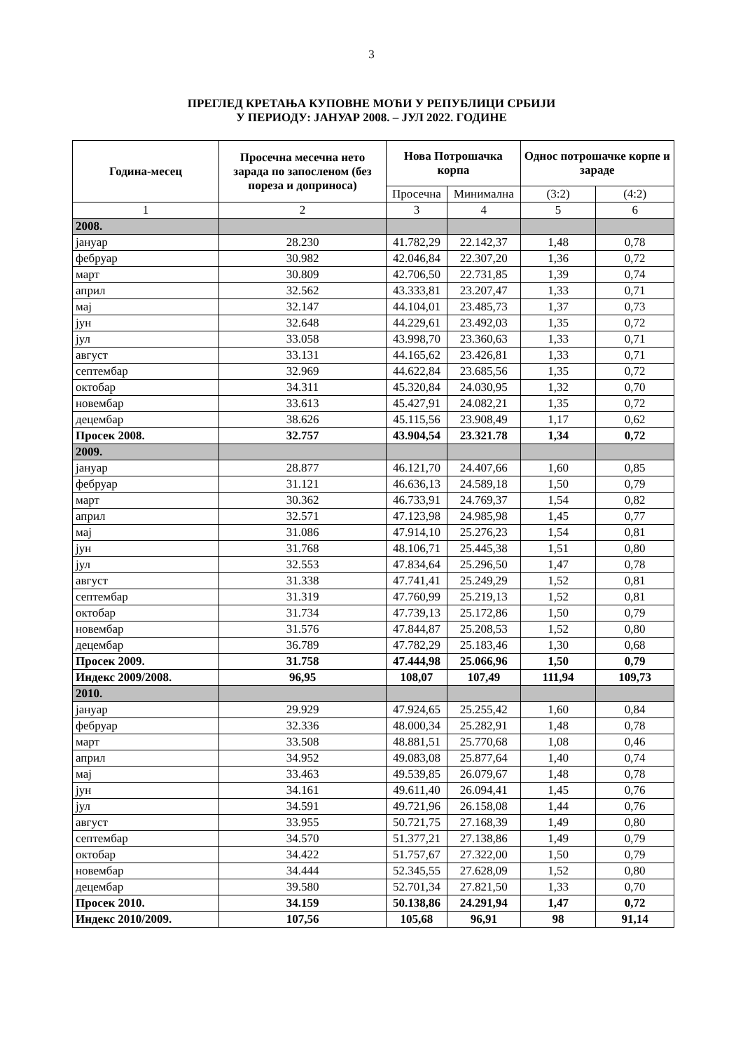3
ПРЕГЛЕД КРЕТАЊА КУПОВНЕ МОЋИ У РЕПУБЛИЦИ СРБИЈИ
У ПЕРИОДУ: ЈАНУАР 2008. – ЈУЛ 2022. ГОДИНЕ
| Година-месец | Просечна месечна нето зарада по запосленом (без пореза и доприноса) | Нова Потрошачка корпа | | Однос потрошачке корпе и зараде | |
| --- | --- | --- | --- | --- | --- |
| | | Просечна | Минимална | (3:2) | (4:2) |
| 1 | 2 | 3 | 4 | 5 | 6 |
| 2008. | | | | | |
| јануар | 28.230 | 41.782,29 | 22.142,37 | 1,48 | 0,78 |
| фебруар | 30.982 | 42.046,84 | 22.307,20 | 1,36 | 0,72 |
| март | 30.809 | 42.706,50 | 22.731,85 | 1,39 | 0,74 |
| април | 32.562 | 43.333,81 | 23.207,47 | 1,33 | 0,71 |
| мај | 32.147 | 44.104,01 | 23.485,73 | 1,37 | 0,73 |
| јун | 32.648 | 44.229,61 | 23.492,03 | 1,35 | 0,72 |
| јул | 33.058 | 43.998,70 | 23.360,63 | 1,33 | 0,71 |
| август | 33.131 | 44.165,62 | 23.426,81 | 1,33 | 0,71 |
| септембар | 32.969 | 44.622,84 | 23.685,56 | 1,35 | 0,72 |
| октобар | 34.311 | 45.320,84 | 24.030,95 | 1,32 | 0,70 |
| новембар | 33.613 | 45.427,91 | 24.082,21 | 1,35 | 0,72 |
| децембар | 38.626 | 45.115,56 | 23.908,49 | 1,17 | 0,62 |
| Просек 2008. | 32.757 | 43.904,54 | 23.321.78 | 1,34 | 0,72 |
| 2009. | | | | | |
| јануар | 28.877 | 46.121,70 | 24.407,66 | 1,60 | 0,85 |
| фебруар | 31.121 | 46.636,13 | 24.589,18 | 1,50 | 0,79 |
| март | 30.362 | 46.733,91 | 24.769,37 | 1,54 | 0,82 |
| април | 32.571 | 47.123,98 | 24.985,98 | 1,45 | 0,77 |
| мај | 31.086 | 47.914,10 | 25.276,23 | 1,54 | 0,81 |
| јун | 31.768 | 48.106,71 | 25.445,38 | 1,51 | 0,80 |
| јул | 32.553 | 47.834,64 | 25.296,50 | 1,47 | 0,78 |
| август | 31.338 | 47.741,41 | 25.249,29 | 1,52 | 0,81 |
| септембар | 31.319 | 47.760,99 | 25.219,13 | 1,52 | 0,81 |
| октобар | 31.734 | 47.739,13 | 25.172,86 | 1,50 | 0,79 |
| новембар | 31.576 | 47.844,87 | 25.208,53 | 1,52 | 0,80 |
| децембар | 36.789 | 47.782,29 | 25.183,46 | 1,30 | 0,68 |
| Просек 2009. | 31.758 | 47.444,98 | 25.066,96 | 1,50 | 0,79 |
| Индекс 2009/2008. | 96,95 | 108,07 | 107,49 | 111,94 | 109,73 |
| 2010. | | | | | |
| јануар | 29.929 | 47.924,65 | 25.255,42 | 1,60 | 0,84 |
| фебруар | 32.336 | 48.000,34 | 25.282,91 | 1,48 | 0,78 |
| март | 33.508 | 48.881,51 | 25.770,68 | 1,08 | 0,46 |
| април | 34.952 | 49.083,08 | 25.877,64 | 1,40 | 0,74 |
| мај | 33.463 | 49.539,85 | 26.079,67 | 1,48 | 0,78 |
| јун | 34.161 | 49.611,40 | 26.094,41 | 1,45 | 0,76 |
| јул | 34.591 | 49.721,96 | 26.158,08 | 1,44 | 0,76 |
| август | 33.955 | 50.721,75 | 27.168,39 | 1,49 | 0,80 |
| септембар | 34.570 | 51.377,21 | 27.138,86 | 1,49 | 0,79 |
| октобар | 34.422 | 51.757,67 | 27.322,00 | 1,50 | 0,79 |
| новембар | 34.444 | 52.345,55 | 27.628,09 | 1,52 | 0,80 |
| децембар | 39.580 | 52.701,34 | 27.821,50 | 1,33 | 0,70 |
| Просек 2010. | 34.159 | 50.138,86 | 24.291,94 | 1,47 | 0,72 |
| Индекс 2010/2009. | 107,56 | 105,68 | 96,91 | 98 | 91,14 |